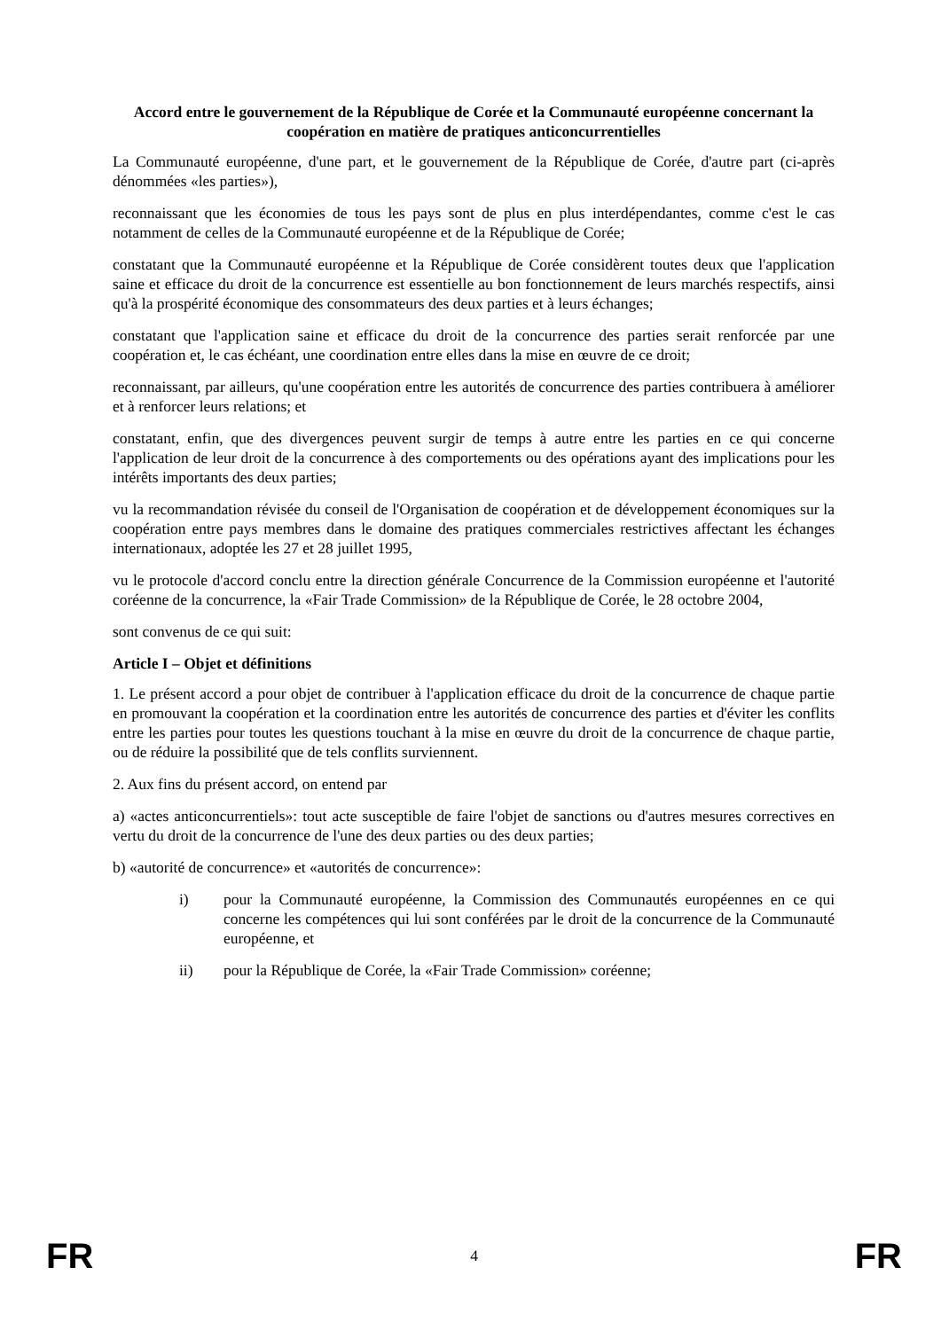Accord entre le gouvernement de la République de Corée et la Communauté européenne concernant la coopération en matière de pratiques anticoncurrentielles
La Communauté européenne, d'une part, et le gouvernement de la République de Corée, d'autre part (ci-après dénommées «les parties»),
reconnaissant que les économies de tous les pays sont de plus en plus interdépendantes, comme c'est le cas notamment de celles de la Communauté européenne et de la République de Corée;
constatant que la Communauté européenne et la République de Corée considèrent toutes deux que l'application saine et efficace du droit de la concurrence est essentielle au bon fonctionnement de leurs marchés respectifs, ainsi qu'à la prospérité économique des consommateurs des deux parties et à leurs échanges;
constatant que l'application saine et efficace du droit de la concurrence des parties serait renforcée par une coopération et, le cas échéant, une coordination entre elles dans la mise en œuvre de ce droit;
reconnaissant, par ailleurs, qu'une coopération entre les autorités de concurrence des parties contribuera à améliorer et à renforcer leurs relations; et
constatant, enfin, que des divergences peuvent surgir de temps à autre entre les parties en ce qui concerne l'application de leur droit de la concurrence à des comportements ou des opérations ayant des implications pour les intérêts importants des deux parties;
vu la recommandation révisée du conseil de l'Organisation de coopération et de développement économiques sur la coopération entre pays membres dans le domaine des pratiques commerciales restrictives affectant les échanges internationaux, adoptée les 27 et 28 juillet 1995,
vu le protocole d'accord conclu entre la direction générale Concurrence de la Commission européenne et l'autorité coréenne de la concurrence, la «Fair Trade Commission» de la République de Corée, le 28 octobre 2004,
sont convenus de ce qui suit:
Article I – Objet et définitions
1. Le présent accord a pour objet de contribuer à l'application efficace du droit de la concurrence de chaque partie en promouvant la coopération et la coordination entre les autorités de concurrence des parties et d'éviter les conflits entre les parties pour toutes les questions touchant à la mise en œuvre du droit de la concurrence de chaque partie, ou de réduire la possibilité que de tels conflits surviennent.
2. Aux fins du présent accord, on entend par
a) «actes anticoncurrentiels»: tout acte susceptible de faire l'objet de sanctions ou d'autres mesures correctives en vertu du droit de la concurrence de l'une des deux parties ou des deux parties;
b) «autorité de concurrence» et «autorités de concurrence»:
i) pour la Communauté européenne, la Commission des Communautés européennes en ce qui concerne les compétences qui lui sont conférées par le droit de la concurrence de la Communauté européenne, et
ii) pour la République de Corée, la «Fair Trade Commission» coréenne;
FR 4 FR